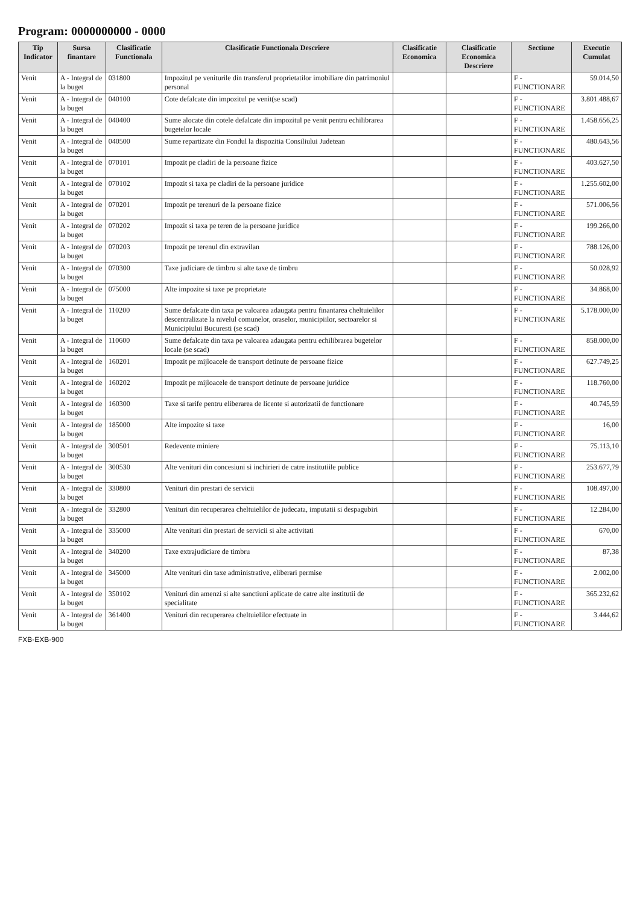Program: 0000000000 - 0000
| Tip Indicator | Sursa finantare | Clasificatie Functionala | Clasificatie Functionala Descriere | Clasificatie Economica | Clasificatie Economica Descriere | Sectiune | Executie Cumulat |
| --- | --- | --- | --- | --- | --- | --- | --- |
| Venit | A - Integral de la buget | 031800 | Impozitul pe veniturile din transferul proprietatilor imobiliare din patrimoniul personal | | | F - FUNCTIONARE | 59.014,50 |
| Venit | A - Integral de la buget | 040100 | Cote defalcate din impozitul pe venit(se scad) | | | F - FUNCTIONARE | 3.801.488,67 |
| Venit | A - Integral de la buget | 040400 | Sume alocate din cotele defalcate din impozitul pe venit pentru echilibrarea bugetelor locale | | | F - FUNCTIONARE | 1.458.656,25 |
| Venit | A - Integral de la buget | 040500 | Sume repartizate din Fondul la dispozitia Consiliului Judetean | | | F - FUNCTIONARE | 480.643,56 |
| Venit | A - Integral de la buget | 070101 | Impozit pe cladiri de la persoane fizice | | | F - FUNCTIONARE | 403.627,50 |
| Venit | A - Integral de la buget | 070102 | Impozit si taxa pe cladiri de la persoane juridice | | | F - FUNCTIONARE | 1.255.602,00 |
| Venit | A - Integral de la buget | 070201 | Impozit pe terenuri de la persoane fizice | | | F - FUNCTIONARE | 571.006,56 |
| Venit | A - Integral de la buget | 070202 | Impozit si taxa pe teren de la persoane juridice | | | F - FUNCTIONARE | 199.266,00 |
| Venit | A - Integral de la buget | 070203 | Impozit pe terenul din extravilan | | | F - FUNCTIONARE | 788.126,00 |
| Venit | A - Integral de la buget | 070300 | Taxe judiciare de timbru si alte taxe de timbru | | | F - FUNCTIONARE | 50.028,92 |
| Venit | A - Integral de la buget | 075000 | Alte impozite si taxe pe proprietate | | | F - FUNCTIONARE | 34.868,00 |
| Venit | A - Integral de la buget | 110200 | Sume defalcate din taxa pe valoarea adaugata pentru finantarea cheltuielilor descentralizate la nivelul comunelor, oraselor, municipiilor, sectoarelor si Municipiului Bucuresti (se scad) | | | F - FUNCTIONARE | 5.178.000,00 |
| Venit | A - Integral de la buget | 110600 | Sume defalcate din taxa pe valoarea adaugata pentru echilibrarea bugetelor locale (se scad) | | | F - FUNCTIONARE | 858.000,00 |
| Venit | A - Integral de la buget | 160201 | Impozit pe mijloacele de transport detinute de persoane fizice | | | F - FUNCTIONARE | 627.749,25 |
| Venit | A - Integral de la buget | 160202 | Impozit pe mijloacele de transport detinute de persoane juridice | | | F - FUNCTIONARE | 118.760,00 |
| Venit | A - Integral de la buget | 160300 | Taxe si tarife pentru eliberarea de licente si autorizatii de functionare | | | F - FUNCTIONARE | 40.745,59 |
| Venit | A - Integral de la buget | 185000 | Alte impozite si taxe | | | F - FUNCTIONARE | 16,00 |
| Venit | A - Integral de la buget | 300501 | Redevente miniere | | | F - FUNCTIONARE | 75.113,10 |
| Venit | A - Integral de la buget | 300530 | Alte venituri din concesiuni si inchirieri de catre institutiile publice | | | F - FUNCTIONARE | 253.677,79 |
| Venit | A - Integral de la buget | 330800 | Venituri din prestari de servicii | | | F - FUNCTIONARE | 108.497,00 |
| Venit | A - Integral de la buget | 332800 | Venituri din recuperarea cheltuielilor de judecata, imputatii si despagubiri | | | F - FUNCTIONARE | 12.284,00 |
| Venit | A - Integral de la buget | 335000 | Alte venituri din prestari de servicii si alte activitati | | | F - FUNCTIONARE | 670,00 |
| Venit | A - Integral de la buget | 340200 | Taxe extrajudiciare de timbru | | | F - FUNCTIONARE | 87,38 |
| Venit | A - Integral de la buget | 345000 | Alte venituri din taxe administrative, eliberari permise | | | F - FUNCTIONARE | 2.002,00 |
| Venit | A - Integral de la buget | 350102 | Venituri din amenzi si alte sanctiuni aplicate de catre alte institutii de specialitate | | | F - FUNCTIONARE | 365.232,62 |
| Venit | A - Integral de la buget | 361400 | Venituri din recuperarea cheltuielilor efectuate in | | | F - FUNCTIONARE | 3.444,62 |
FXB-EXB-900